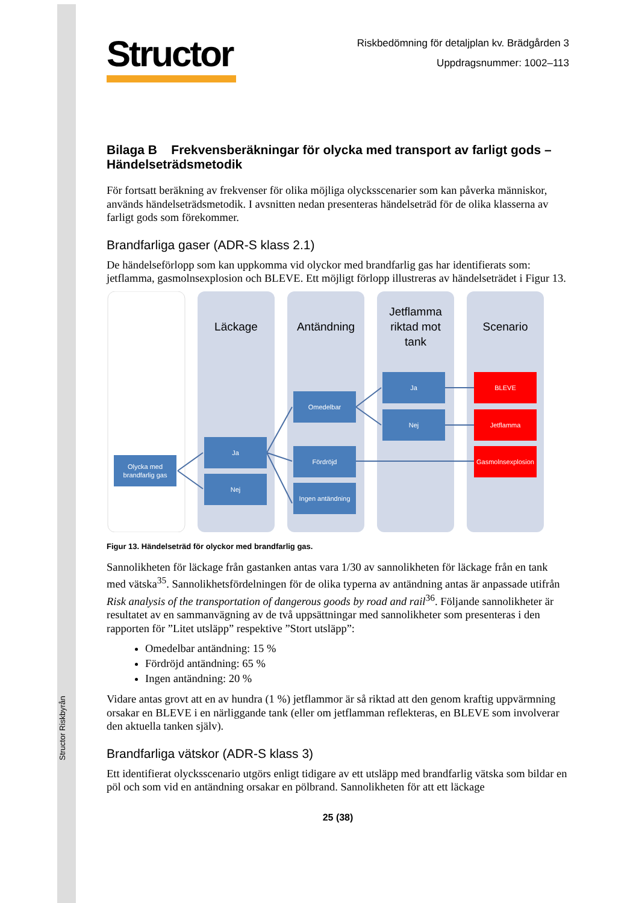Structor Riskbyrån
Structor
Riskbedömning för detaljplan kv. Brädgården 3
Uppdragsnummer: 1002–113
Bilaga B Frekvensberäkningar för olycka med transport av farligt gods – Händelseträdsmetodik
För fortsatt beräkning av frekvenser för olika möjliga olycksscenarier som kan påverka människor, används händelseträdsmetodik. I avsnitten nedan presenteras händelseträd för de olika klasserna av farligt gods som förekommer.
Brandfarliga gaser (ADR-S klass 2.1)
De händelseförlopp som kan uppkomma vid olyckor med brandfarlig gas har identifierats som: jetflamma, gasmolnsexplosion och BLEVE. Ett möjligt förlopp illustreras av händelseträdet i Figur 13.
Läckage
Antändning
Jetflamma
riktad mot
tank
Scenario
Olycka med
brandfarlig gas
Ja
Nej
Omedelbar
Fördröjd
Ingen antändning
Ja
Nej
BLEVE
Jetflamma
Gasmolnsexplosion
Figur 13. Händelseträd för olyckor med brandfarlig gas.
Sannolikheten för läckage från gastanken antas vara 1/30 av sannolikheten för läckage från en tank med vätska<sup>35</sup>. Sannolikhetsfördelningen för de olika typerna av antändning antas är anpassade utifrån Risk analysis of the transportation of dangerous goods by road and rail<sup>36</sup>. Följande sannolikheter är resultatet av en sammanvägning av de två uppsättningar med sannolikheter som presenteras i den rapporten för ”Litet utsläpp” respektive ”Stort utsläpp”:
Omedelbar antändning: 15 %
Fördröjd antändning: 65 %
Ingen antändning: 20 %
Vidare antas grovt att en av hundra (1 %) jetflammor är så riktad att den genom kraftig uppvärmning orsakar en BLEVE i en närliggande tank (eller om jetflamman reflekteras, en BLEVE som involverar den aktuella tanken själv).
Brandfarliga vätskor (ADR-S klass 3)
Ett identifierat olycksscenario utgörs enligt tidigare av ett utsläpp med brandfarlig vätska som bildar en pöl och som vid en antändning orsakar en pölbrand. Sannolikheten för att ett läckage
25 (38)